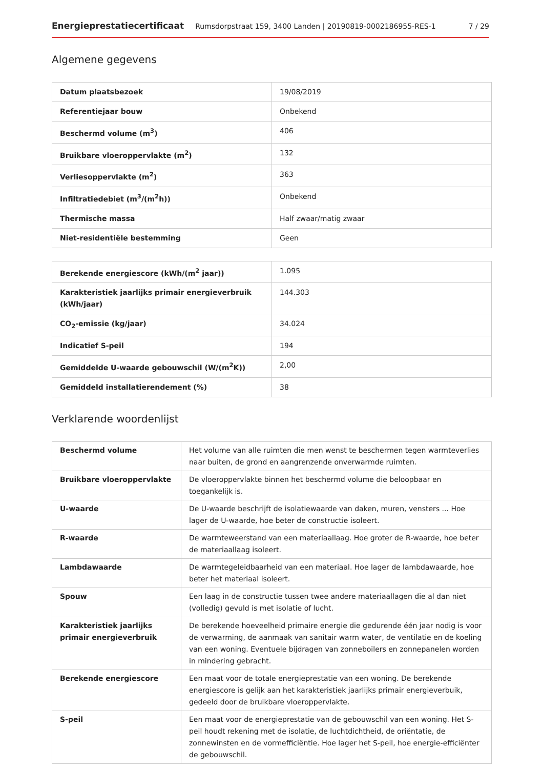Energieprestatiecertificaat Rumsdorpstraat 159, 3400 Landen | 20190819-0002186955-RES-1 7 / 29
Algemene gegevens
| Datum plaatsbezoek | 19/08/2019 |
| Referentiejaar bouw | Onbekend |
| Beschermd volume (m<sup>3</sup>) | 406 |
| Bruikbare vloeroppervlakte (m<sup>2</sup>) | 132 |
| Verliesoppervlakte (m<sup>2</sup>) | 363 |
| Infiltratiedebiet (m<sup>3</sup>/(m<sup>2</sup>h)) | Onbekend |
| Thermische massa | Half zwaar/matig zwaar |
| Niet-residentiële bestemming | Geen |
| Berekende energiescore (kWh/(m<sup>2</sup> jaar)) | 1.095 |
| Karakteristiek jaarlijks primair energieverbruik (kWh/jaar) | 144.303 |
| CO<sub>2</sub>-emissie (kg/jaar) | 34.024 |
| Indicatief S-peil | 194 |
| Gemiddelde U-waarde gebouwschil (W/(m<sup>2</sup>K)) | 2,00 |
| Gemiddeld installatierendement (%) | 38 |
Verklarende woordenlijst
| Beschermd volume | Het volume van alle ruimten die men wenst te beschermen tegen warmteverlies naar buiten, de grond en aangrenzende onverwarmde ruimten. |
| Bruikbare vloeroppervlakte | De vloeroppervlakte binnen het beschermd volume die beloopbaar en toegankelijk is. |
| U-waarde | De U-waarde beschrijft de isolatiewaarde van daken, muren, vensters ... Hoe lager de U-waarde, hoe beter de constructie isoleert. |
| R-waarde | De warmteweerstand van een materiaallaag. Hoe groter de R-waarde, hoe beter de materiaallaag isoleert. |
| Lambdawaarde | De warmtegeleidbaarheid van een materiaal. Hoe lager de lambdawaarde, hoe beter het materiaal isoleert. |
| Spouw | Een laag in de constructie tussen twee andere materiaallagen die al dan niet (volledig) gevuld is met isolatie of lucht. |
| Karakteristiek jaarlijks primair energieverbruik | De berekende hoeveelheid primaire energie die gedurende één jaar nodig is voor de verwarming, de aanmaak van sanitair warm water, de ventilatie en de koeling van een woning. Eventuele bijdragen van zonneboilers en zonnepanelen worden in mindering gebracht. |
| Berekende energiescore | Een maat voor de totale energieprestatie van een woning. De berekende energiescore is gelijk aan het karakteristiek jaarlijks primair energieverbuik, gedeeld door de bruikbare vloeroppervlakte. |
| S-peil | Een maat voor de energieprestatie van de gebouwschil van een woning. Het S-peil houdt rekening met de isolatie, de luchtdichtheid, de oriëntatie, de zonnewinsten en de vormefficiëntie. Hoe lager het S-peil, hoe energie-efficiënter de gebouwschil. |